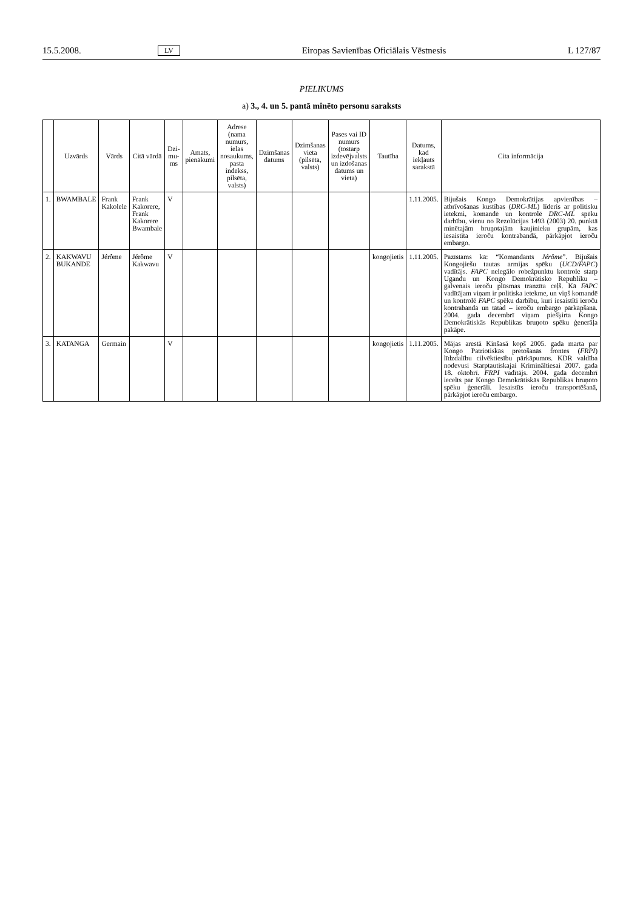15.5.2008. LV Eiropas Savienības Oficiālais Vēstnesis L 127/87
PIELIKUMS
a) 3., 4. un 5. pantā minēto personu saraksts
| | Uzvārds | Vārds | Citā vārdā | Dzi-mu-ms | Amats, pienākumi | Adrese (nama numurs, ielas nosaukums, pasta indekss, pilsēta, valsts) | Dzimšanas datums | Dzimšanas vieta (pilsēta, valsts) | Pases vai ID numurs (tostarp izdevējvalsts un izdošanas datums un vieta) | Tautība | Datums, kad iekļauts sarakstā | Cita informācija |
| --- | --- | --- | --- | --- | --- | --- | --- | --- | --- | --- | --- | --- |
| 1. | BWAMBALE | Frank Kakolele | Frank Kakorere, Frank Kakorere Bwambale | V | | | | | | | 1.11.2005. | Bijušais Kongo Demokrātijas apvienības – atbrīvošanas kustības ( DRC-ML ) līderis ar politisku ietekmi, komandē un kontrolē DRC-ML spēku darbību, vienu no Rezolūcijas 1493 (2003) 20. punktā minētajām bruņotajām kaujinieku grupām, kas iesaistīta ieroču kontrabandā, pārkāpjot ieroču embargo. |
| 2. | KAKWAVU BUKANDE | Jérôme | Jérôme Kakwavu | V | | | | | | kongojietis | 1.11.2005. | Pazīstams kā: “Komandants Jérôme ”. Bijušais Kongojiešu tautas armijas spēku ( UCD/FAPC ) vadītājs. FAPC nelegālo robežpunktu kontrole starp Ugandu un Kongo Demokrātisko Republiku – galvenais ieroču plūsmas tranzīta ceļš. Kā FAPC vadītājam viņam ir politiska ietekme, un viņš komandē un kontrolē FAPC spēku darbību, kuri iesaistīti ieroču kontrabandā un tātad – ieroču embargo pārkāpšanā. 2004. gada decembrī viņam piešķirta Kongo Demokrātiskās Republikas bruņoto spēku ģenerāļa pakāpe. |
| 3. | KATANGA | Germain | | V | | | | | | kongojietis | 1.11.2005. | Mājas arestā Kinšasā kopš 2005. gada marta par Kongo Patriotiskās pretošanās frontes ( FRPI ) līdzdalību cilvēktiesību pārkāpumos. KDR valdība nodevusi Starptautiskajai Krimināltiesai 2007. gada 18. oktobrī. FRPI vadītājs. 2004. gada decembrī iecelts par Kongo Demokrātiskās Republikas bruņoto spēku ģenerāli. Iesaistīts ieroču transportēšanā, pārkāpjot ieroču embargo. |